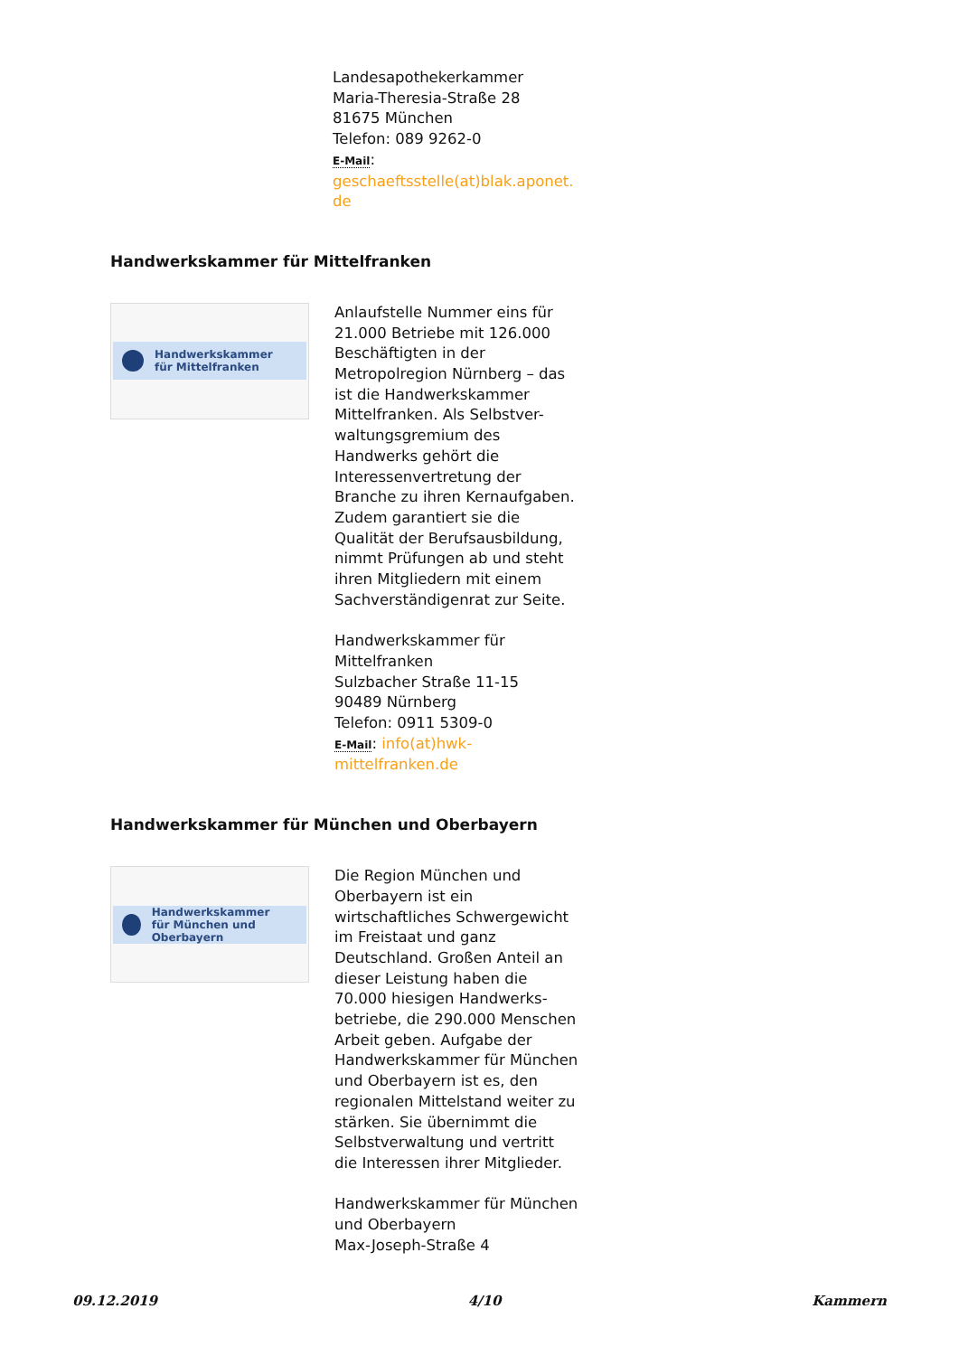Landesapothekerkammer
Maria-Theresia-Straße 28
81675 München
Telefon: 089 9262-0
E-Mail:
geschaeftsstelle(at)blak.aponet.
de
Handwerkskammer für Mittelfranken
Handwerkskammer
für Mittelfranken
Anlaufstelle Nummer eins für 21.000 Betriebe mit 126.000 Beschäftigten in der Metropolregion Nürnberg – das ist die Handwerkskammer Mittelfranken. Als Selbstver-waltungsgremium des Handwerks gehört die Interessenvertretung der Branche zu ihren Kernaufgaben. Zudem garantiert sie die Qualität der Berufsausbildung, nimmt Prüfungen ab und steht ihren Mitgliedern mit einem Sachverständigenrat zur Seite.
Handwerkskammer für Mittelfranken
Sulzbacher Straße 11-15
90489 Nürnberg
Telefon: 0911 5309-0
E-Mail: info(at)hwk-mittelfranken.de
Handwerkskammer für München und Oberbayern
Handwerkskammer
für München und Oberbayern
Die Region München und Oberbayern ist ein wirtschaftliches Schwergewicht im Freistaat und ganz Deutschland. Großen Anteil an dieser Leistung haben die 70.000 hiesigen Handwerks-betriebe, die 290.000 Menschen Arbeit geben. Aufgabe der Handwerkskammer für München und Oberbayern ist es, den regionalen Mittelstand weiter zu stärken. Sie übernimmt die Selbstverwaltung und vertritt die Interessen ihrer Mitglieder.
Handwerkskammer für München und Oberbayern
Max-Joseph-Straße 4
09.12.2019 4/10 Kammern